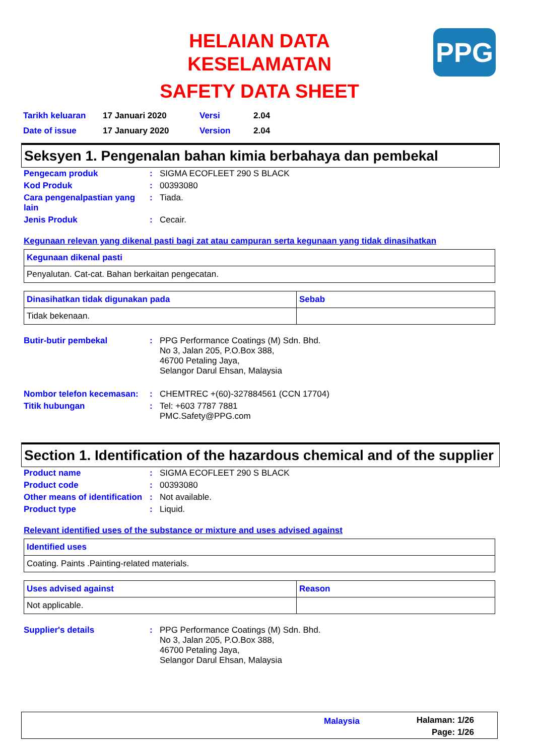HELAIAN DATA KESELAMATAN
SAFETY DATA SHEET
PPG
| Tarikh keluaran | 17 Januari 2020 | Versi | 2.04 |
| Date of issue | 17 January 2020 | Version | 2.04 |
Seksyen 1. Pengenalan bahan kimia berbahaya dan pembekal
| Pengecam produk | : | SIGMA ECOFLEET 290 S BLACK |
| Kod Produk | : | 00393080 |
| Cara pengenalpastian yang lain | : | Tiada. |
| Jenis Produk | : | Cecair. |
Kegunaan relevan yang dikenal pasti bagi zat atau campuran serta kegunaan yang tidak dinasihatkan
| Kegunaan dikenal pasti |
| --- |
| Penyalutan. Cat-cat. Bahan berkaitan pengecatan. |
| Dinasihatkan tidak digunakan pada | Sebab |
| --- | --- |
| Tidak bekenaan. | |
| Butir-butir pembekal | : | PPG Performance Coatings (M) Sdn. Bhd. No 3, Jalan 205, P.O.Box 388, 46700 Petaling Jaya, Selangor Darul Ehsan, Malaysia |
| Nombor telefon kecemasan: | : | CHEMTREC +(60)-327884561 (CCN 17704) |
| Titik hubungan | : | Tel: +603 7787 7881 PMC.Safety@PPG.com |
Section 1. Identification of the hazardous chemical and of the supplier
| Product name | : | SIGMA ECOFLEET 290 S BLACK |
| Product code | : | 00393080 |
| Other means of identification | : | Not available. |
| Product type | : | Liquid. |
Relevant identified uses of the substance or mixture and uses advised against
| Identified uses |
| --- |
| Coating. Paints .Painting-related materials. |
| Uses advised against | Reason |
| --- | --- |
| Not applicable. | |
| Supplier's details | : | PPG Performance Coatings (M) Sdn. Bhd. No 3, Jalan 205, P.O.Box 388, 46700 Petaling Jaya, Selangor Darul Ehsan, Malaysia |
Malaysia Halaman: 1/26
Page: 1/26